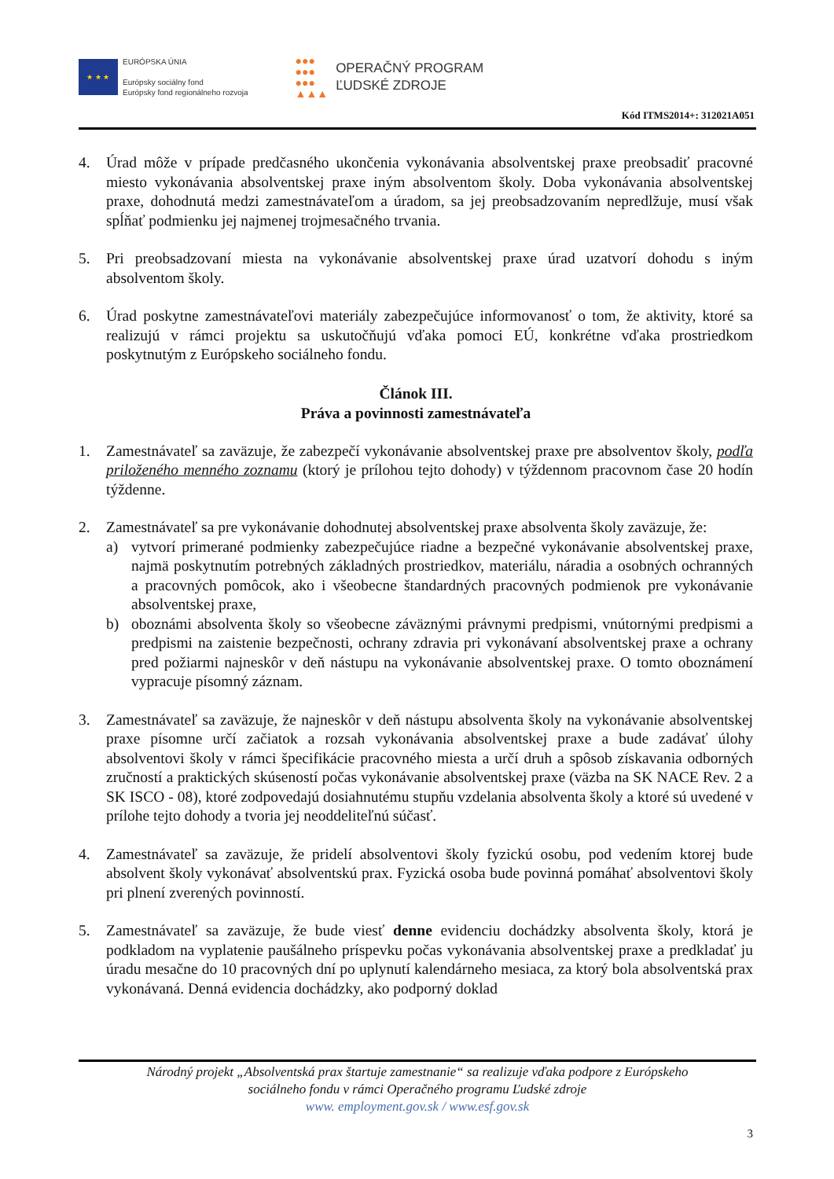★ ★ ★
EURÓPSKA ÚNIA
Európsky sociálny fond
Európsky fond regionálneho rozvoja
●●●
●●●
●●●
▲▲▲
OPERAČNÝ PROGRAM
ĽUDSKÉ ZDROJE
Kód ITMS2014+: 312021A051
4. Úrad môže v prípade predčasného ukončenia vykonávania absolventskej praxe preobsadiť pracovné miesto vykonávania absolventskej praxe iným absolventom školy. Doba vykonávania absolventskej praxe, dohodnutá medzi zamestnávateľom a úradom, sa jej preobsadzovaním nepredlžuje, musí však spĺňať podmienku jej najmenej trojmesačného trvania.
5. Pri preobsadzovaní miesta na vykonávanie absolventskej praxe úrad uzatvorí dohodu s iným absolventom školy.
6. Úrad poskytne zamestnávateľovi materiály zabezpečujúce informovanosť o tom, že aktivity, ktoré sa realizujú v rámci projektu sa uskutočňujú vďaka pomoci EÚ, konkrétne vďaka prostriedkom poskytnutým z Európskeho sociálneho fondu.
Článok III.
Práva a povinnosti zamestnávateľa
1. Zamestnávateľ sa zaväzuje, že zabezpečí vykonávanie absolventskej praxe pre absolventov školy, podľa priloženého menného zoznamu (ktorý je prílohou tejto dohody) v týždennom pracovnom čase 20 hodín týždenne.
2. Zamestnávateľ sa pre vykonávanie dohodnutej absolventskej praxe absolventa školy zaväzuje, že:
a) vytvorí primerané podmienky zabezpečujúce riadne a bezpečné vykonávanie absolventskej praxe, najmä poskytnutím potrebných základných prostriedkov, materiálu, náradia a osobných ochranných a pracovných pomôcok, ako i všeobecne štandardných pracovných podmienok pre vykonávanie absolventskej praxe,
b) oboznámi absolventa školy so všeobecne záväznými právnymi predpismi, vnútornými predpismi a predpismi na zaistenie bezpečnosti, ochrany zdravia pri vykonávaní absolventskej praxe a ochrany pred požiarmi najneskôr v deň nástupu na vykonávanie absolventskej praxe. O tomto oboznámení vypracuje písomný záznam.
3. Zamestnávateľ sa zaväzuje, že najneskôr v deň nástupu absolventa školy na vykonávanie absolventskej praxe písomne určí začiatok a rozsah vykonávania absolventskej praxe a bude zadávať úlohy absolventovi školy v rámci špecifikácie pracovného miesta a určí druh a spôsob získavania odborných zručností a praktických skúseností počas vykonávanie absolventskej praxe (väzba na SK NACE Rev. 2 a SK ISCO - 08), ktoré zodpovedajú dosiahnutému stupňu vzdelania absolventa školy a ktoré sú uvedené v prílohe tejto dohody a tvoria jej neoddeliteľnú súčasť.
4. Zamestnávateľ sa zaväzuje, že pridelí absolventovi školy fyzickú osobu, pod vedením ktorej bude absolvent školy vykonávať absolventskú prax. Fyzická osoba bude povinná pomáhať absolventovi školy pri plnení zverených povinností.
5. Zamestnávateľ sa zaväzuje, že bude viesť denne evidenciu dochádzky absolventa školy, ktorá je podkladom na vyplatenie paušálneho príspevku počas vykonávania absolventskej praxe a predkladať ju úradu mesačne do 10 pracovných dní po uplynutí kalendárneho mesiaca, za ktorý bola absolventská prax vykonávaná. Denná evidencia dochádzky, ako podporný doklad
Národný projekt „Absolventská prax štartuje zamestnanie“ sa realizuje vďaka podpore z Európskeho
sociálneho fondu v rámci Operačného programu Ľudské zdroje
www. employment.gov.sk / www.esf.gov.sk
3